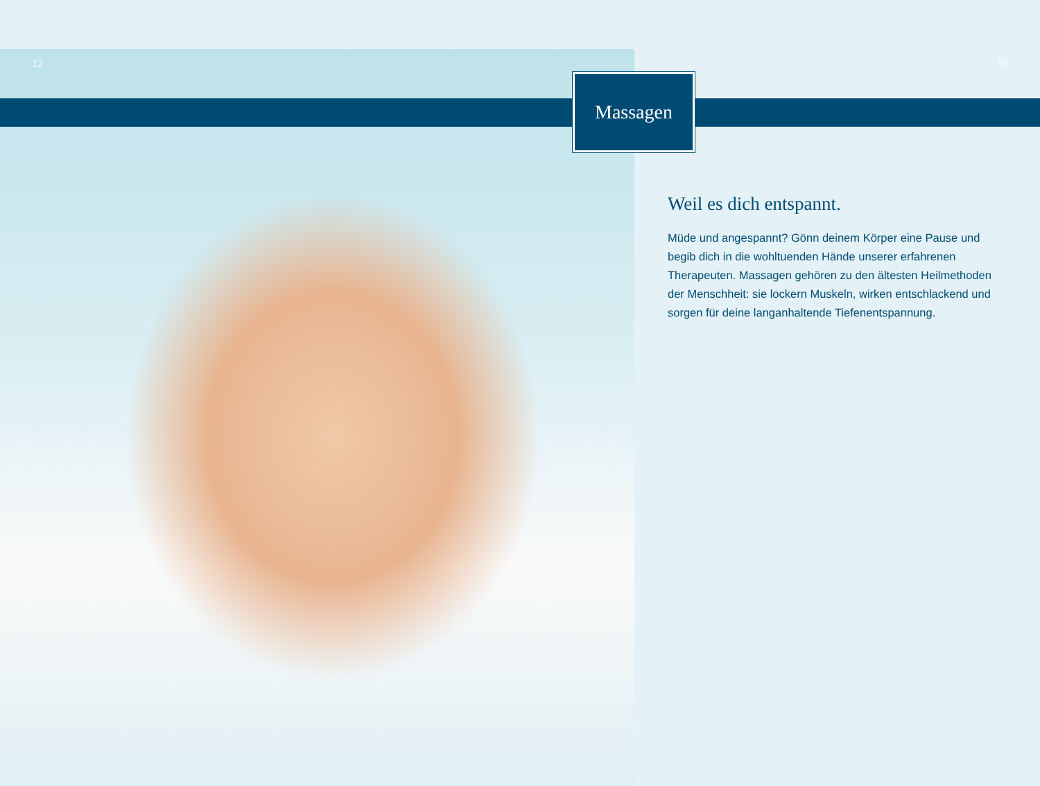12 13
Massagen
Weil es dich entspannt.
Müde und angespannt? Gönn deinem Körper eine Pause und begib dich in die wohltuenden Hände unserer erfahrenen Therapeuten. Massagen gehören zu den ältesten Heilmethoden der Menschheit: sie lockern Muskeln, wirken entschlackend und sorgen für deine langanhaltende Tiefenentspannung.